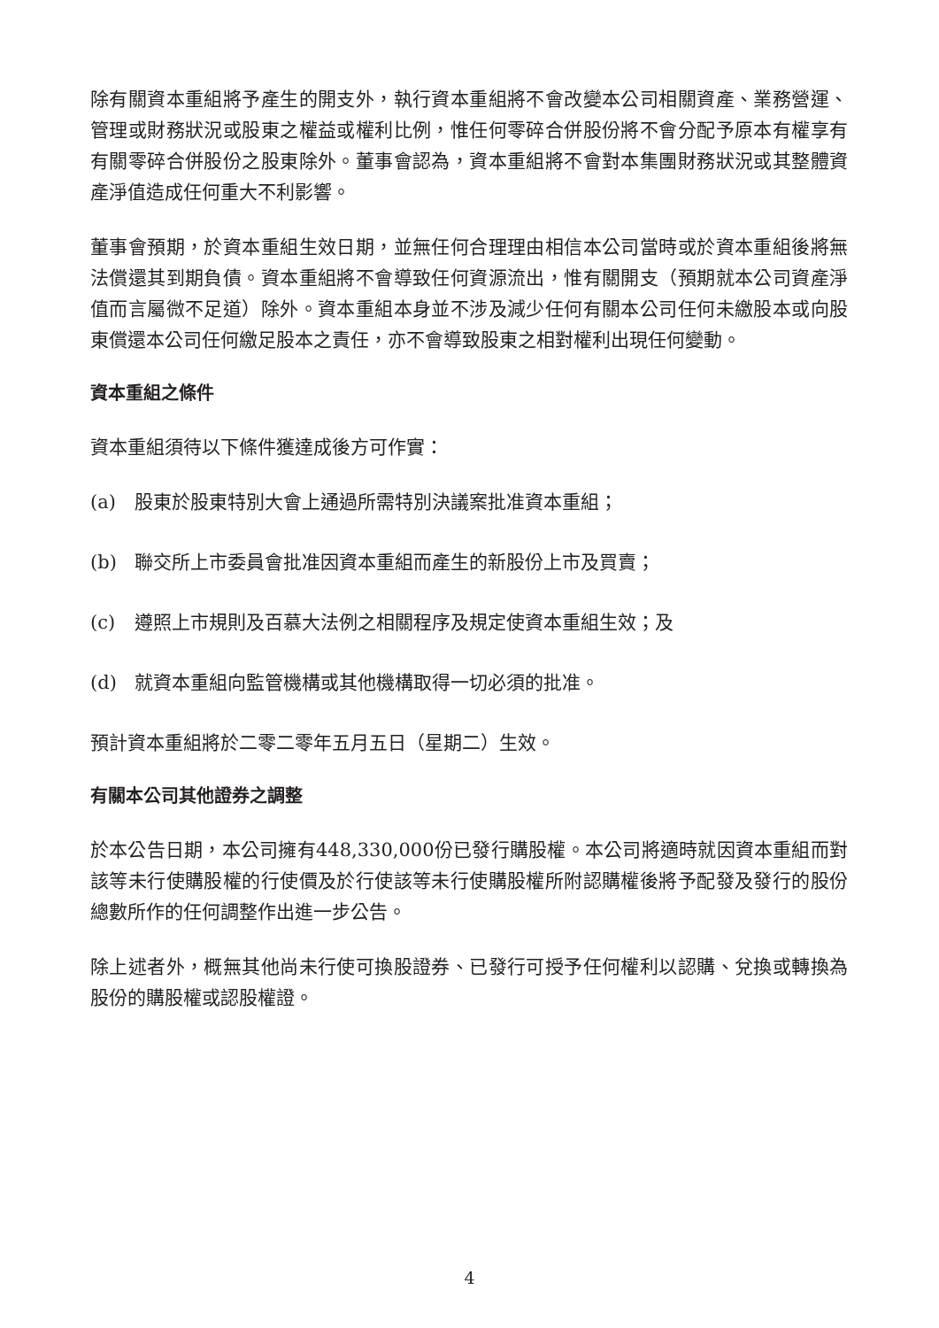除有關資本重組將予產生的開支外，執行資本重組將不會改變本公司相關資產、業務營運、管理或財務狀況或股東之權益或權利比例，惟任何零碎合併股份將不會分配予原本有權享有有關零碎合併股份之股東除外。董事會認為，資本重組將不會對本集團財務狀況或其整體資產淨值造成任何重大不利影響。
董事會預期，於資本重組生效日期，並無任何合理理由相信本公司當時或於資本重組後將無法償還其到期負債。資本重組將不會導致任何資源流出，惟有關開支（預期就本公司資產淨值而言屬微不足道）除外。資本重組本身並不涉及減少任何有關本公司任何未繳股本或向股東償還本公司任何繳足股本之責任，亦不會導致股東之相對權利出現任何變動。
資本重組之條件
資本重組須待以下條件獲達成後方可作實：
(a) 股東於股東特別大會上通過所需特別決議案批准資本重組；
(b) 聯交所上市委員會批准因資本重組而產生的新股份上市及買賣；
(c) 遵照上市規則及百慕大法例之相關程序及規定使資本重組生效；及
(d) 就資本重組向監管機構或其他機構取得一切必須的批准。
預計資本重組將於二零二零年五月五日（星期二）生效。
有關本公司其他證券之調整
於本公告日期，本公司擁有448,330,000份已發行購股權。本公司將適時就因資本重組而對該等未行使購股權的行使價及於行使該等未行使購股權所附認購權後將予配發及發行的股份總數所作的任何調整作出進一步公告。
除上述者外，概無其他尚未行使可換股證券、已發行可授予任何權利以認購、兌換或轉換為股份的購股權或認股權證。
4